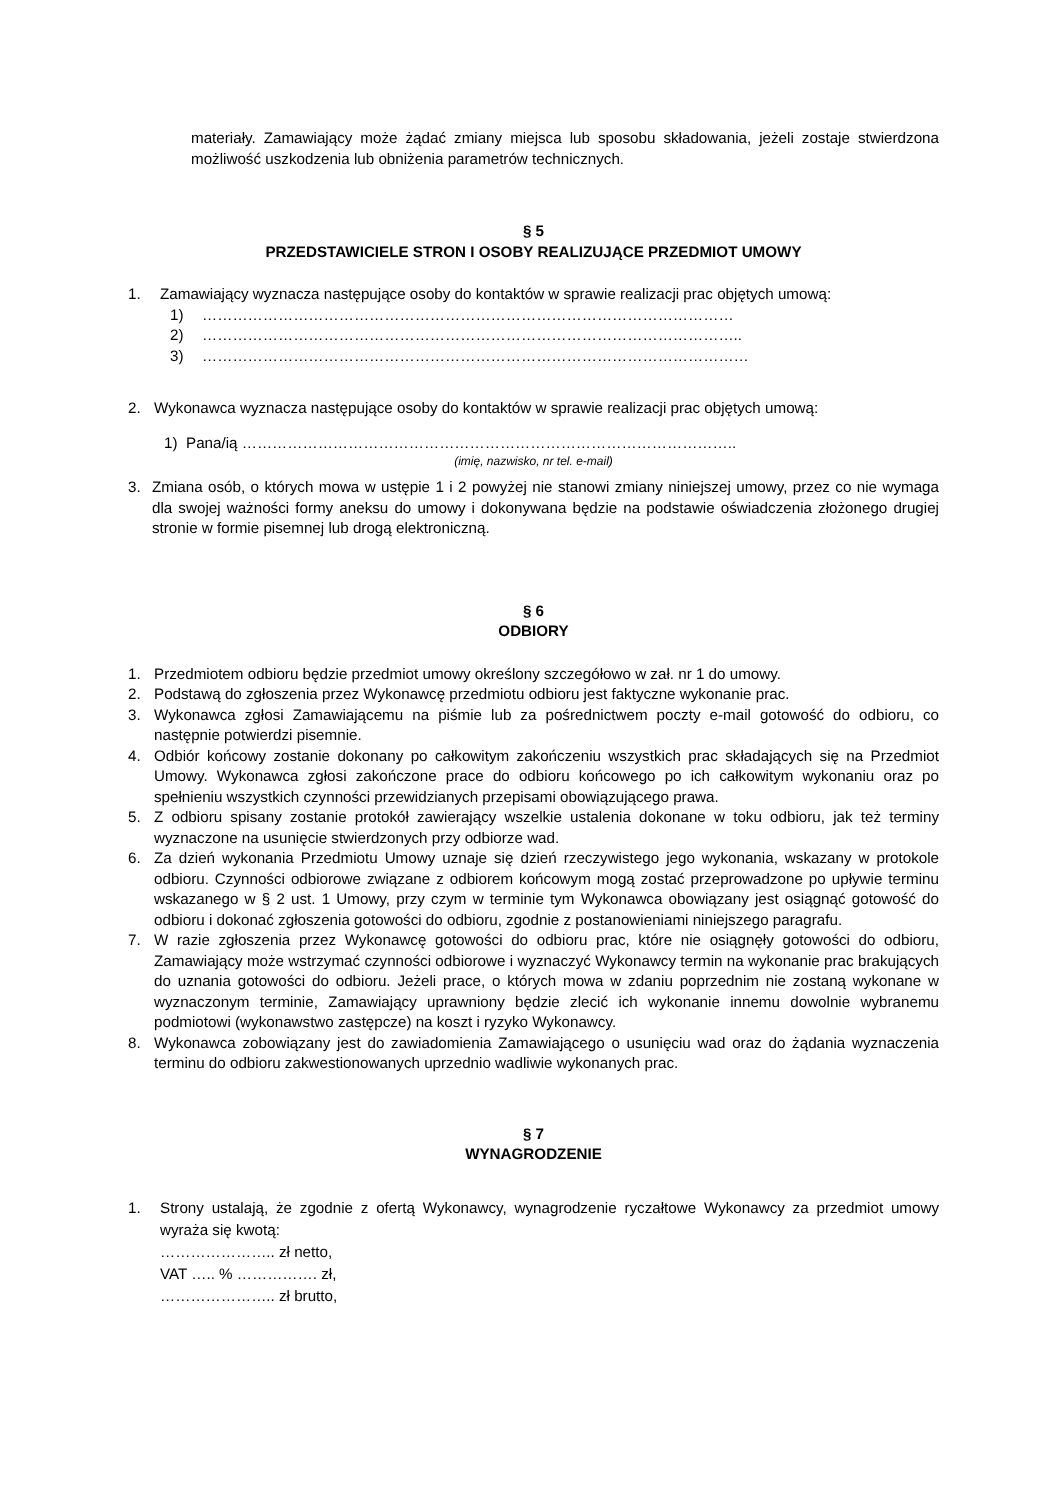materiały. Zamawiający może żądać zmiany miejsca lub sposobu składowania, jeżeli zostaje stwierdzona możliwość uszkodzenia lub obniżenia parametrów technicznych.
§ 5
PRZEDSTAWICIELE STRON I OSOBY REALIZUJĄCE PRZEDMIOT UMOWY
1. Zamawiający wyznacza następujące osoby do kontaktów w sprawie realizacji prac objętych umową:
1) ……………………………………………………………………………………………
2) ……………………………………………………………………………………………..
3) ………………………………………………………………………………………………
2. Wykonawca wyznacza następujące osoby do kontaktów w sprawie realizacji prac objętych umową:
1) Pana/ią ……………………………………………………………………………………..
(imię, nazwisko, nr tel. e-mail)
3. Zmiana osób, o których mowa w ustępie 1 i 2 powyżej nie stanowi zmiany niniejszej umowy, przez co nie wymaga dla swojej ważności formy aneksu do umowy i dokonywana będzie na podstawie oświadczenia złożonego drugiej stronie w formie pisemnej lub drogą elektroniczną.
§ 6
ODBIORY
1. Przedmiotem odbioru będzie przedmiot umowy określony szczegółowo w zał. nr 1 do umowy.
2. Podstawą do zgłoszenia przez Wykonawcę przedmiotu odbioru jest faktyczne wykonanie prac.
3. Wykonawca zgłosi Zamawiającemu na piśmie lub za pośrednictwem poczty e-mail gotowość do odbioru, co następnie potwierdzi pisemnie.
4. Odbiór końcowy zostanie dokonany po całkowitym zakończeniu wszystkich prac składających się na Przedmiot Umowy. Wykonawca zgłosi zakończone prace do odbioru końcowego po ich całkowitym wykonaniu oraz po spełnieniu wszystkich czynności przewidzianych przepisami obowiązującego prawa.
5. Z odbioru spisany zostanie protokół zawierający wszelkie ustalenia dokonane w toku odbioru, jak też terminy wyznaczone na usunięcie stwierdzonych przy odbiorze wad.
6. Za dzień wykonania Przedmiotu Umowy uznaje się dzień rzeczywistego jego wykonania, wskazany w protokole odbioru. Czynności odbiorowe związane z odbiorem końcowym mogą zostać przeprowadzone po upływie terminu wskazanego w § 2 ust. 1 Umowy, przy czym w terminie tym Wykonawca obowiązany jest osiągnąć gotowość do odbioru i dokonać zgłoszenia gotowości do odbioru, zgodnie z postanowieniami niniejszego paragrafu.
7. W razie zgłoszenia przez Wykonawcę gotowości do odbioru prac, które nie osiągnęły gotowości do odbioru, Zamawiający może wstrzymać czynności odbiorowe i wyznaczyć Wykonawcy termin na wykonanie prac brakujących do uznania gotowości do odbioru. Jeżeli prace, o których mowa w zdaniu poprzednim nie zostaną wykonane w wyznaczonym terminie, Zamawiający uprawniony będzie zlecić ich wykonanie innemu dowolnie wybranemu podmiotowi (wykonawstwo zastępcze) na koszt i ryzyko Wykonawcy.
8. Wykonawca zobowiązany jest do zawiadomienia Zamawiającego o usunięciu wad oraz do żądania wyznaczenia terminu do odbioru zakwestionowanych uprzednio wadliwie wykonanych prac.
§ 7
WYNAGRODZENIE
1. Strony ustalają, że zgodnie z ofertą Wykonawcy, wynagrodzenie ryczałtowe Wykonawcy za przedmiot umowy wyraża się kwotą:
………………….. zł netto,
VAT ….. % ……………. zł,
………………….. zł brutto,